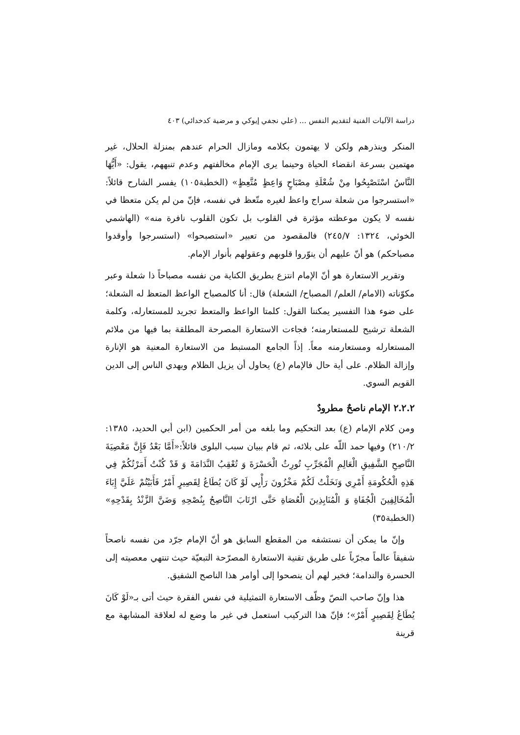دراسة الآليات الفنية لتقديم النفس ... (علي نجفي إيوكي و مرضية كدخدائي) ٤٠٣
المنكر وينذرهم ولكن لا يهتمون بكلامه ومازال الحرام عندهم بمنزلة الحلال، غير مهتمين بسرعة انقضاء الحياة وحينما يرى الإمام مخالفتهم وعدم تنبههم، يقول: «أَيُّهَا النَّاسُ اسْتَصْبِحُوا مِنْ شُعْلَةِ مِصْبَاحٍ وَاعِظٍ مُتَّعِظٍ» (الخطبة١٠٥) يفسر الشارح قائلاً: «استسرجوا من شعلة سراج واعظ لغيره متّعظ في نفسه، فإنّ من لم يكن متعظا في نفسه لا يكون موعظته مؤثرة في القلوب بل تكون القلوب نافرة منه» (الهاشمي الخوئي، ١٣٢٤: ٢٤٥/٧) فالمقصود من تعبير «استصبحوا» (استسرجوا وأوقدوا مصباحكم) هو أنّ عليهم أن ينوّروا قلوبهم وعقولهم بأنوار الإمام.
وتقرير الاستعارة هو أنّ الإمام انتزع بطريق الكناية من نفسه مصباحاً ذا شعلة وعبر مكوّناته (الامام/ العلم/ المصباح/ الشعلة) قال: أنا كالمصباح الواعظ المتعظ له الشعلة؛ على ضوء هذا التفسير يمكننا القول: كلمتا الواعظ والمتعظ تجريد للمستعارله، وكلمة الشعلة ترشيح للمستعارمنه؛ فجاءت الاستعارة المصرحة المطلقة بما فيها من ملائم المستعارله ومستعارمنه معاً. إذاً الجامع المستبط من الاستعارة المعنية هو الإنارة وإزالة الظلام. على أية حال فالإمام (ع) يحاول أن يزيل الظلام ويهدي الناس إلى الدين القويم السوي.
٢.٢.٢ الإمام ناصحٌ مطرودٌ
ومن كلام الإمام (ع) بعد التحكيم وما بلغه من أمر الحكمين (ابن أبي الحديد، ١٣٨٥: ٢١٠/٢) وفيها حمد اللّه على بلائه، ثم قام ببيان سبب البلوى قائلاً:«أَمَّا بَعْدُ فَإِنَّ مَعْصِيَةَ النَّاصِحِ الشَّفِيقِ الْعَالِمِ الْمُجَرِّبِ تُورِثُ الْحَسْرَةَ وَ تُعْقِبُ النَّدَامَةَ وَ قَدْ كُنْتُ أَمَرْتُكُمْ فِي هَذِهِ الْحُكُومَةِ أَمْرِي وَنَخَلْتُ لَكُمْ مَخْزُونَ رَأْيِي لَوْ كَانَ يُطَاعُ لِقَصِيرٍ أَمْرٌ فَأَبَيْتُمْ عَلَيَّ إِبَاءَ الْمُخَالِفِينَ الْجُفَاةِ وَ الْمُنَابِذِينَ الْعُصَاةِ حَتَّى ارْتَابَ النَّاصِحُ بِنُصْحِهِ وَضَنَّ الزَّنْدُ بِقَدْحِهِ» (الخطبة٣٥)
وإنّ ما يمكن أن نستشفه من المقطع السابق هو أنّ الإمام جرّد من نفسه ناصحاً شفيقاً عالماً مجرّباً على طريق تقنية الاستعارة المصرّحة التبعيّة حيث تنتهي معصيته إلى الحسرة والندامة؛ فخير لهم أن ينصحوا إلى أوامر هذا الناصح الشفيق.
هذا وإنّ صاحب النصّ وظّف الاستعارة التمثيلية في نفس الفقرة حيث أتى بـ«لَوْ كَانَ يُطَاعُ لِقَصِيرٍ أَمْرٌ»؛ فإنّ هذا التركيب استعمل في غير ما وضع له لعلاقة المشابهة مع قرينة